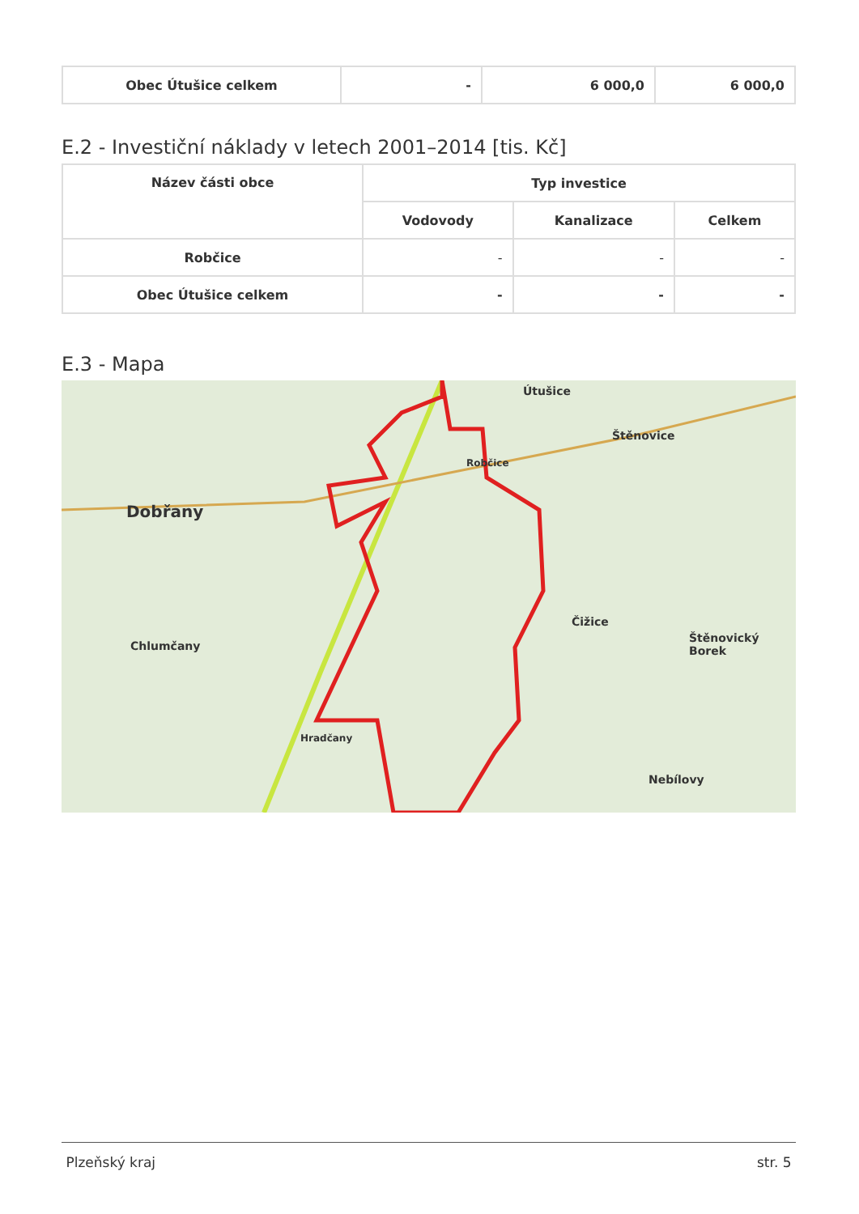| Obec Útušice celkem | - | 6 000,0 | 6 000,0 |
E.2 - Investiční náklady v letech 2001–2014 [tis. Kč]
| Název části obce | Typ investice | | |
| --- | --- | --- | --- |
| | Vodovody | Kanalizace | Celkem |
| Robčice | - | - | - |
| Obec Útušice celkem | - | - | - |
E.3 - Mapa
Dobřany
Útušice
Štěnovice
Robčice
Čižice
Štěnovický Borek
Chlumčany
Hradčany
Nebílovy
Plzeňský kraj str. 5